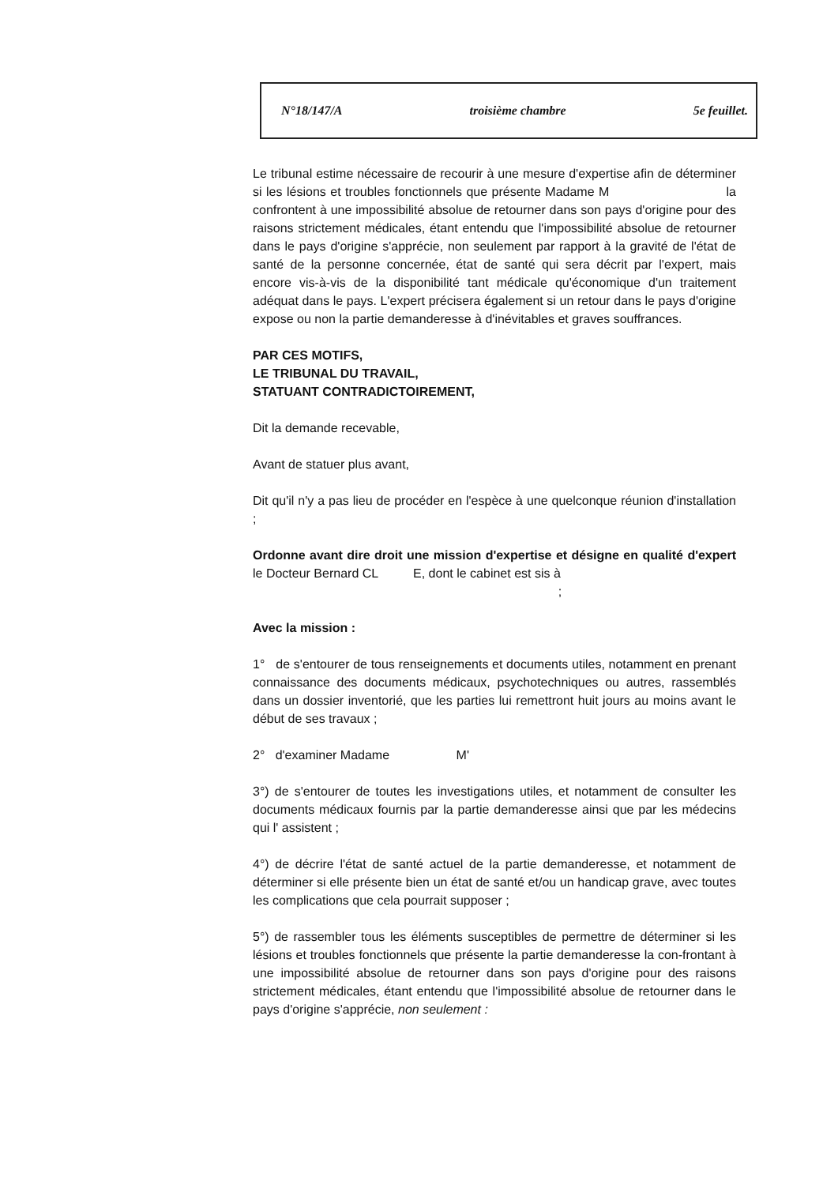N°18/147/A troisième chambre 5e feuillet.
Le tribunal estime nécessaire de recourir à une mesure d'expertise afin de déterminer si les lésions et troubles fonctionnels que présente Madame M la confrontent à une impossibilité absolue de retourner dans son pays d'origine pour des raisons strictement médicales, étant entendu que l'impossibilité absolue de retourner dans le pays d'origine s'apprécie, non seulement par rapport à la gravité de l'état de santé de la personne concernée, état de santé qui sera décrit par l'expert, mais encore vis-à-vis de la disponibilité tant médicale qu'économique d'un traitement adéquat dans le pays. L'expert précisera également si un retour dans le pays d'origine expose ou non la partie demanderesse à d'inévitables et graves souffrances.
PAR CES MOTIFS,
LE TRIBUNAL DU TRAVAIL,
STATUANT CONTRADICTOIREMENT,
Dit la demande recevable,
Avant de statuer plus avant,
Dit qu'il n'y a pas lieu de procéder en l'espèce à une quelconque réunion d'installation ;
Ordonne avant dire droit une mission d'expertise et désigne en qualité d'expert le Docteur Bernard CL E, dont le cabinet est sis à
;
Avec la mission :
1° de s'entourer de tous renseignements et documents utiles, notamment en prenant connaissance des documents médicaux, psychotechniques ou autres, rassemblés dans un dossier inventorié, que les parties lui remettront huit jours au moins avant le début de ses travaux ;
2° d'examiner Madame M'
3°) de s'entourer de toutes les investigations utiles, et notamment de consulter les documents médicaux fournis par la partie demanderesse ainsi que par les médecins qui l' assistent ;
4°) de décrire l'état de santé actuel de la partie demanderesse, et notamment de déterminer si elle présente bien un état de santé et/ou un handicap grave, avec toutes les complications que cela pourrait supposer ;
5°) de rassembler tous les éléments susceptibles de permettre de déterminer si les lésions et troubles fonctionnels que présente la partie demanderesse la con-frontant à une impossibilité absolue de retourner dans son pays d'origine pour des raisons strictement médicales, étant entendu que l'impossibilité absolue de retourner dans le pays d'origine s'apprécie, non seulement :